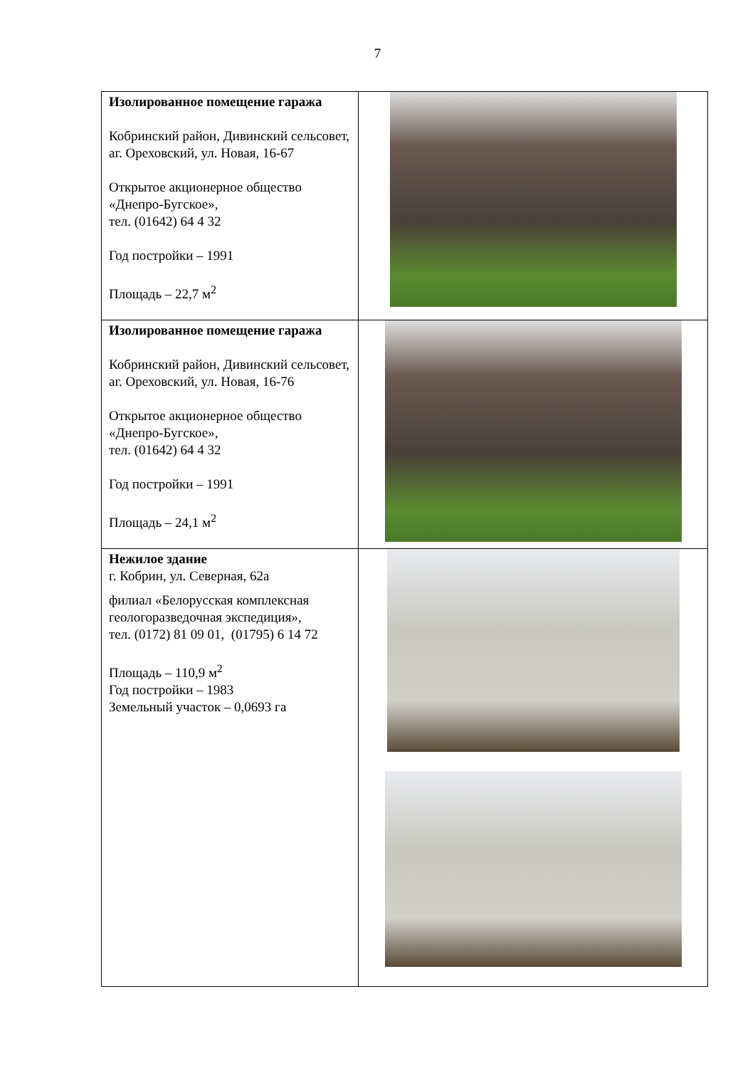7
| Изолированное помещение гаража Кобринский район, Дивинский сельсовет, аг. Ореховский, ул. Новая, 16-67 Открытое акционерное общество «Днепро-Бугское», тел. (01642) 64 4 32 Год постройки – 1991 Площадь – 22,7 м<sup>2</sup> | |
| Изолированное помещение гаража Кобринский район, Дивинский сельсовет, аг. Ореховский, ул. Новая, 16-76 Открытое акционерное общество «Днепро-Бугское», тел. (01642) 64 4 32 Год постройки – 1991 Площадь – 24,1 м<sup>2</sup> | |
| Нежилое здание г. Кобрин, ул. Северная, 62а филиал «Белорусская комплексная геологоразведочная экспедиция», тел. (0172) 81 09 01, (01795) 6 14 72 Площадь – 110,9 м<sup>2</sup> Год постройки – 1983 Земельный участок – 0,0693 га | |